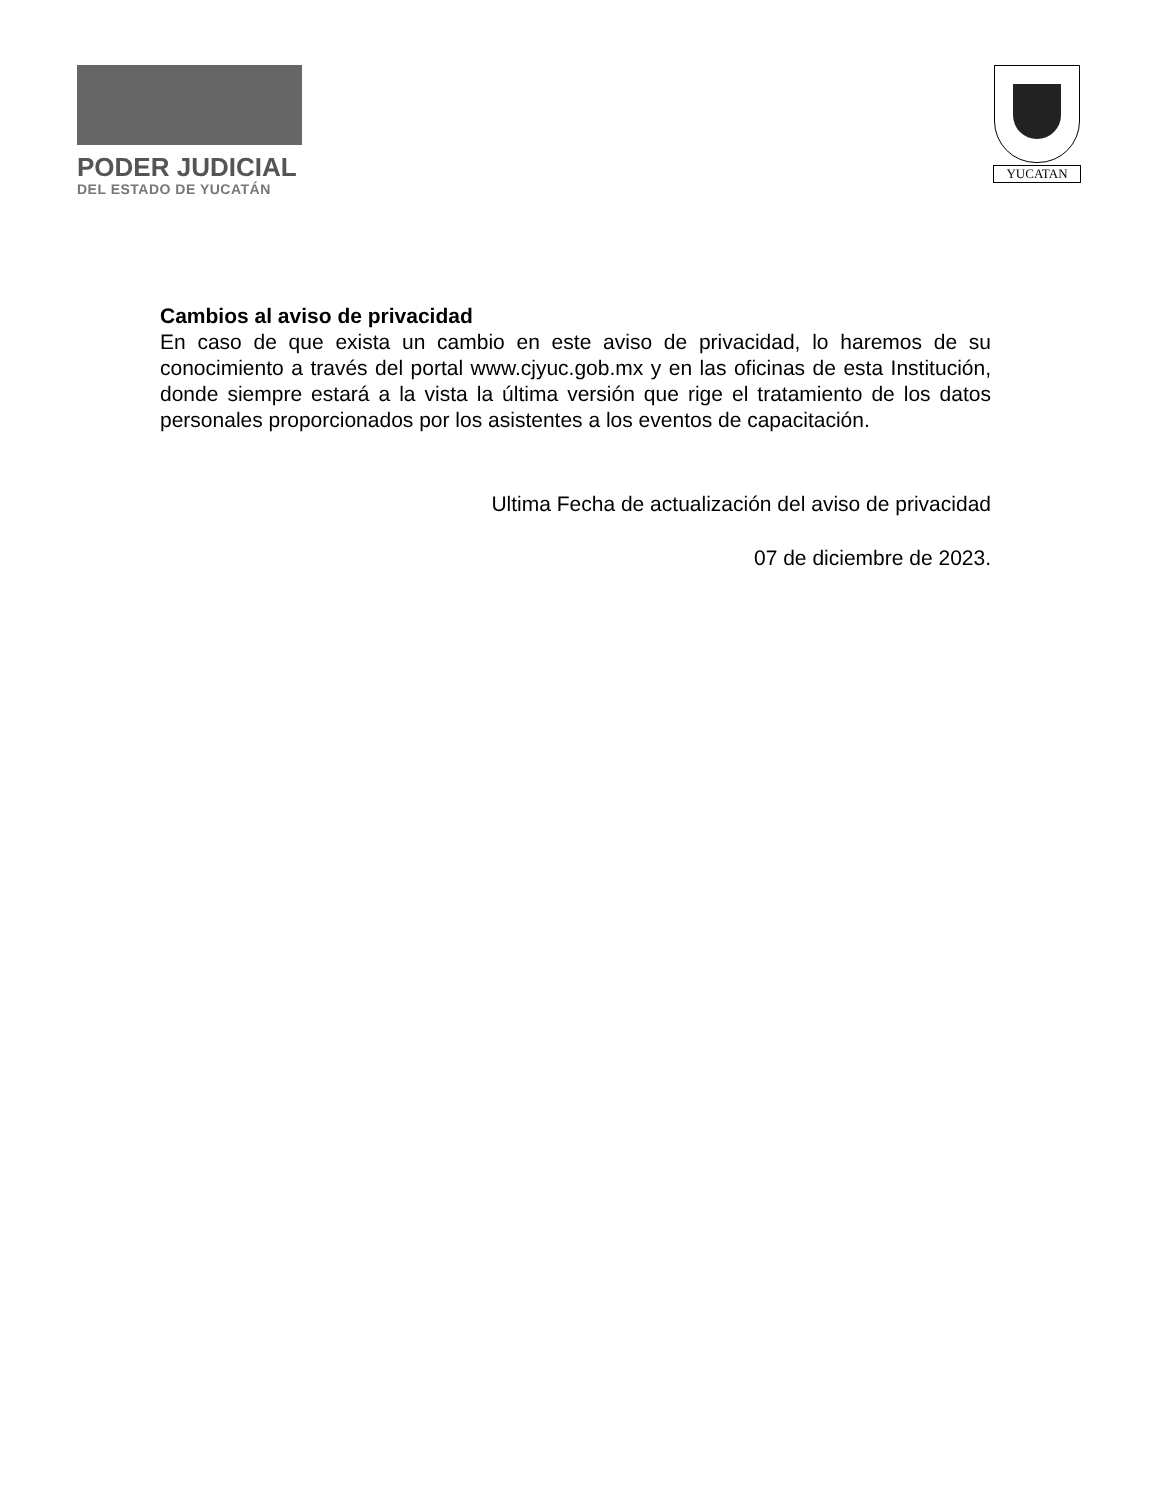PODER JUDICIAL
DEL ESTADO DE YUCATÁN
YUCATAN
Cambios al aviso de privacidad
En caso de que exista un cambio en este aviso de privacidad, lo haremos de su conocimiento a través del portal www.cjyuc.gob.mx y en las oficinas de esta Institución, donde siempre estará a la vista la última versión que rige el tratamiento de los datos personales proporcionados por los asistentes a los eventos de capacitación.
Ultima Fecha de actualización del aviso de privacidad
07 de diciembre de 2023.